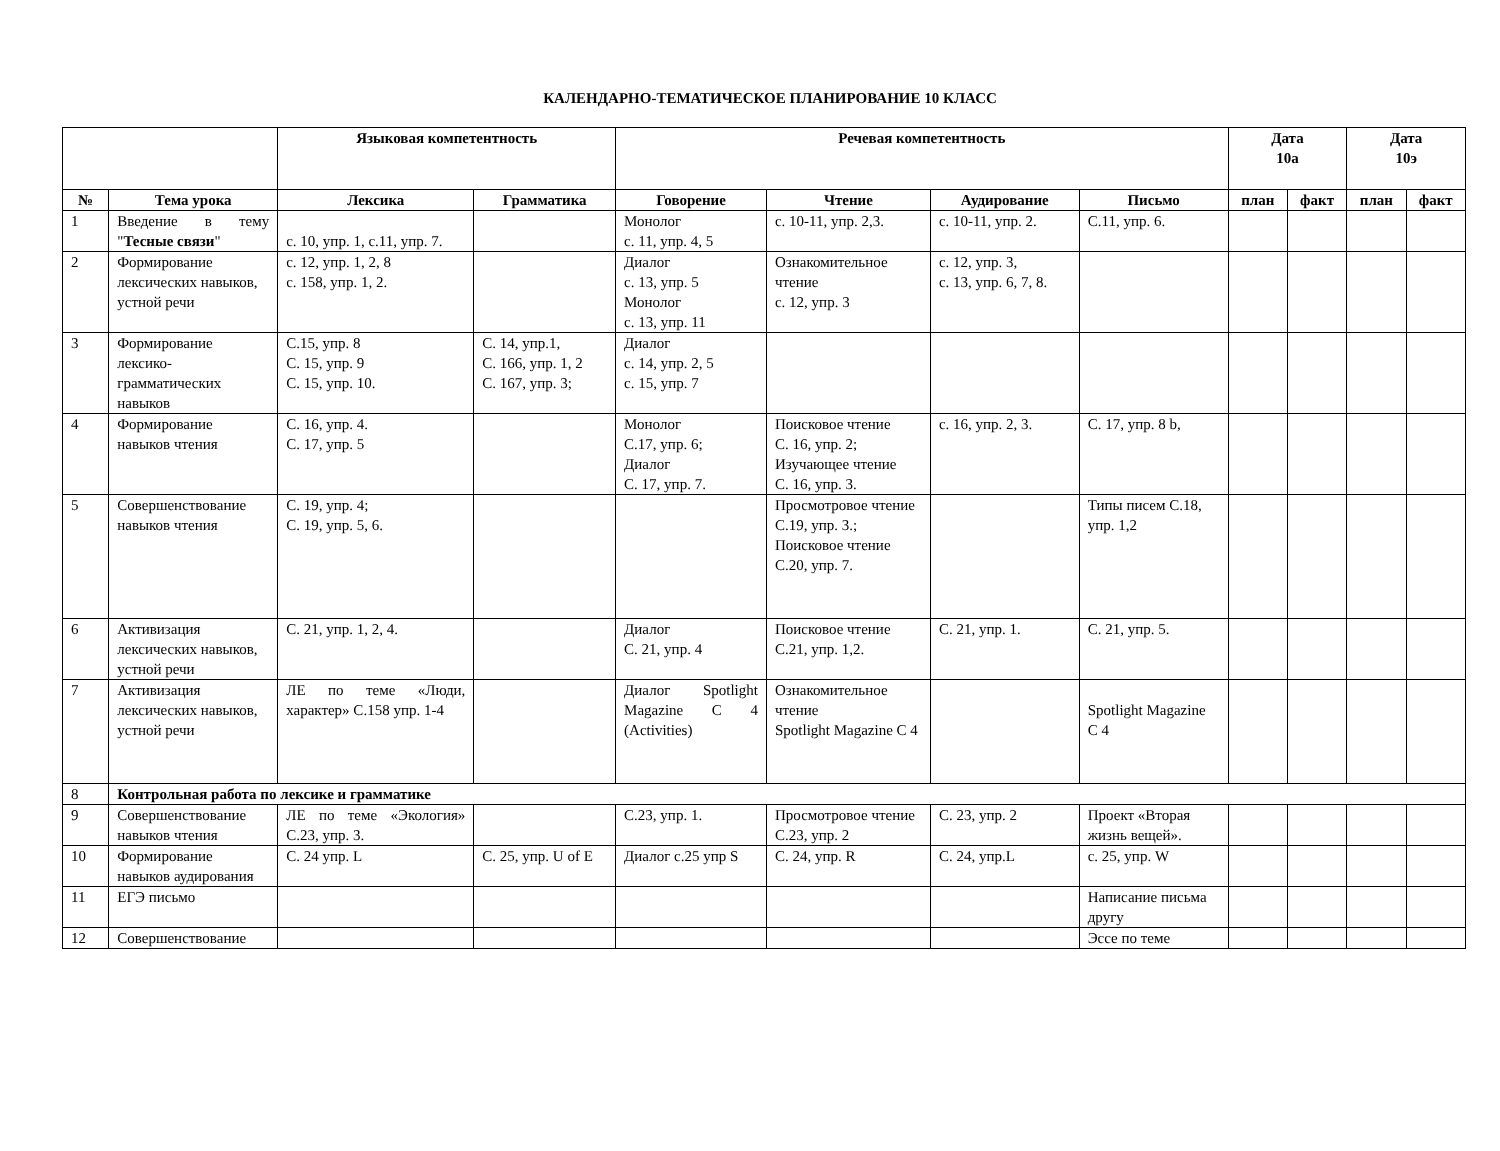КАЛЕНДАРНО-ТЕМАТИЧЕСКОЕ ПЛАНИРОВАНИЕ 10 КЛАСС
| | | Языковая компетентность | | Речевая компетентность | | | | Дата 10а | | Дата 10э | |
| --- | --- | --- | --- | --- | --- | --- | --- | --- | --- | --- | --- |
| № | Тема урока | Лексика | Грамматика | Говорение | Чтение | Аудирование | Письмо | план | факт | план | факт |
| 1 | Введение в тему " Тесные связи " | с. 10, упр. 1, с.11, упр. 7. | | Монолог с. 11, упр. 4, 5 | с. 10-11, упр. 2,3. | с. 10-11, упр. 2. | С.11, упр. 6. | | | | |
| 2 | Формирование лексических навыков, устной речи | с. 12, упр. 1, 2, 8 с. 158, упр. 1, 2. | | Диалог с. 13, упр. 5 Монолог с. 13, упр. 11 | Ознакомительное чтение с. 12, упр. 3 | с. 12, упр. 3, с. 13, упр. 6, 7, 8. | | | | | |
| 3 | Формирование лексико-грамматических навыков | С.15, упр. 8 С. 15, упр. 9 С. 15, упр. 10. | С. 14, упр.1, С. 166, упр. 1, 2 С. 167, упр. 3; | Диалог с. 14, упр. 2, 5 с. 15, упр. 7 | | | | | | | |
| 4 | Формирование навыков чтения | С. 16, упр. 4. С. 17, упр. 5 | | Монолог С.17, упр. 6; Диалог С. 17, упр. 7. | Поисковое чтение С. 16, упр. 2; Изучающее чтение С. 16, упр. 3. | с. 16, упр. 2, 3. | С. 17, упр. 8 b, | | | | |
| 5 | Совершенствование навыков чтения | С. 19, упр. 4; С. 19, упр. 5, 6. | | | Просмотровое чтение С.19, упр. 3.; Поисковое чтение С.20, упр. 7. | | Типы писем С.18, упр. 1,2 | | | | |
| 6 | Активизация лексических навыков, устной речи | С. 21, упр. 1, 2, 4. | | Диалог С. 21, упр. 4 | Поисковое чтение С.21, упр. 1,2. | С. 21, упр. 1. | С. 21, упр. 5. | | | | |
| 7 | Активизация лексических навыков, устной речи | ЛЕ по теме «Люди, характер» С.158 упр. 1-4 | | Диалог Spotlight Magazine С 4 (Activities) | Ознакомительное чтение Spotlight Magazine С 4 | | Spotlight Magazine С 4 | | | | |
| 8 | Контрольная работа по лексике и грамматике | | | | | | | | | | |
| 9 | Совершенствование навыков чтения | ЛЕ по теме «Экология» С.23, упр. 3. | | С.23, упр. 1. | Просмотровое чтение С.23, упр. 2 | С. 23, упр. 2 | Проект «Вторая жизнь вещей». | | | | |
| 10 | Формирование навыков аудирования | С. 24 упр. L | С. 25, упр. U of E | Диалог с.25 упр S | С. 24, упр. R | С. 24, упр.L | с. 25, упр. W | | | | |
| 11 | ЕГЭ письмо | | | | | | Написание письма другу | | | | |
| 12 | Совершенствование | | | | | | Эссе по теме | | | | |